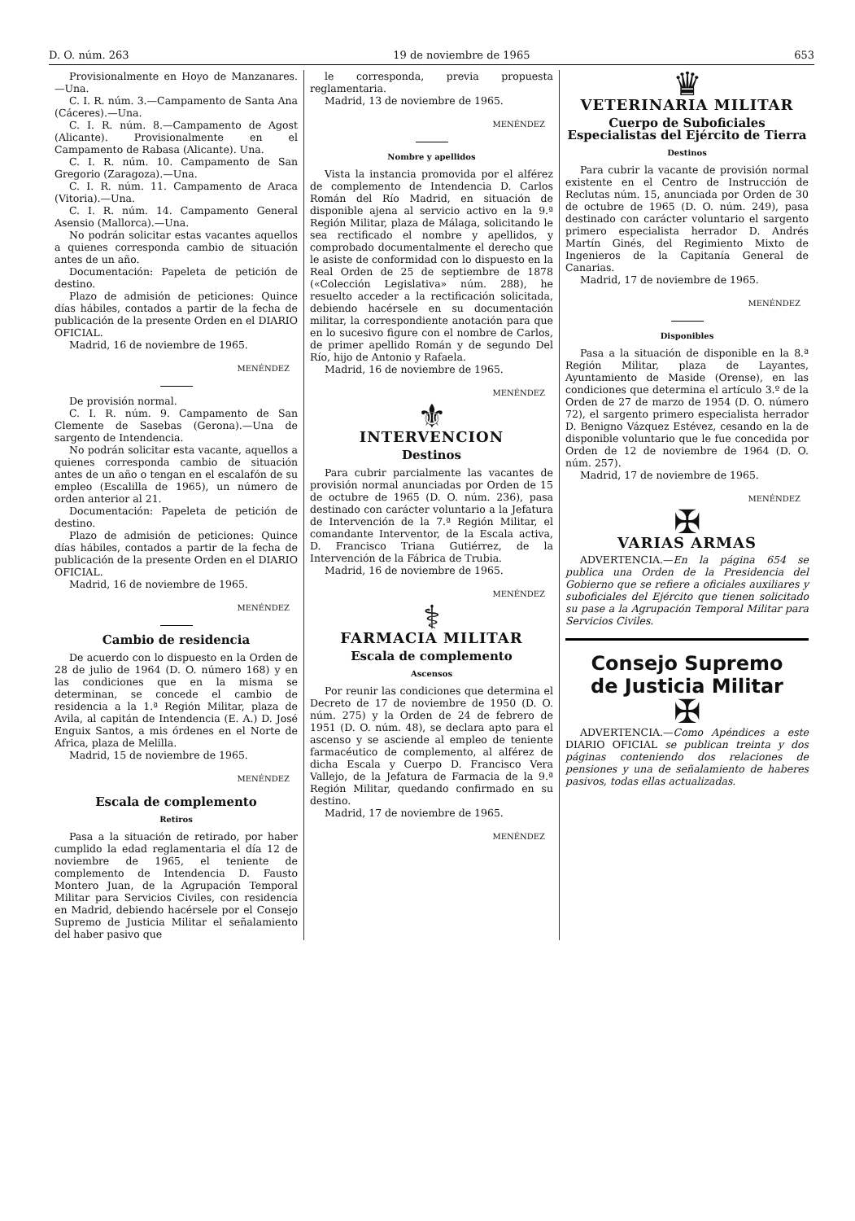D. O. núm. 263 19 de noviembre de 1965 653
Provisionalmente en Hoyo de Manzanares.—Una.
C. I. R. núm. 3.—Campamento de Santa Ana (Cáceres).—Una.
C. I. R. núm. 8.—Campamento de Agost (Alicante). Provisionalmente en el Campamento de Rabasa (Alicante). Una.
C. I. R. núm. 10. Campamento de San Gregorio (Zaragoza).—Una.
C. I. R. núm. 11. Campamento de Araca (Vitoria).—Una.
C. I. R. núm. 14. Campamento General Asensio (Mallorca).—Una.
No podrán solicitar estas vacantes aquellos a quienes corresponda cambio de situación antes de un año.
Documentación: Papeleta de petición de destino.
Plazo de admisión de peticiones: Quince días hábiles, contados a partir de la fecha de publicación de la presente Orden en el DIARIO OFICIAL.
Madrid, 16 de noviembre de 1965.
MENÉNDEZ
De provisión normal.
C. I. R. núm. 9. Campamento de San Clemente de Sasebas (Gerona).—Una de sargento de Intendencia.
No podrán solicitar esta vacante, aquellos a quienes corresponda cambio de situación antes de un año o tengan en el escalafón de su empleo (Escalilla de 1965), un número de orden anterior al 21.
Documentación: Papeleta de petición de destino.
Plazo de admisión de peticiones: Quince días hábiles, contados a partir de la fecha de publicación de la presente Orden en el DIARIO OFICIAL.
Madrid, 16 de noviembre de 1965.
MENÉNDEZ
Cambio de residencia
De acuerdo con lo dispuesto en la Orden de 28 de julio de 1964 (D. O. número 168) y en las condiciones que en la misma se determinan, se concede el cambio de residencia a la 1.ª Región Militar, plaza de Avila, al capitán de Intendencia (E. A.) D. José Enguix Santos, a mis órdenes en el Norte de Africa, plaza de Melilla.
Madrid, 15 de noviembre de 1965.
MENÉNDEZ
Escala de complemento
Retiros
Pasa a la situación de retirado, por haber cumplido la edad reglamentaria el día 12 de noviembre de 1965, el teniente de complemento de Intendencia D. Fausto Montero Juan, de la Agrupación Temporal Militar para Servicios Civiles, con residencia en Madrid, debiendo hacérsele por el Consejo Supremo de Justicia Militar el señalamiento del haber pasivo que
le corresponda, previa propuesta reglamentaria.
Madrid, 13 de noviembre de 1965.
MENÉNDEZ
Nombre y apellidos
Vista la instancia promovida por el alférez de complemento de Intendencia D. Carlos Román del Río Madrid, en situación de disponible ajena al servicio activo en la 9.ª Región Militar, plaza de Málaga, solicitando le sea rectificado el nombre y apellidos, y comprobado documentalmente el derecho que le asiste de conformidad con lo dispuesto en la Real Orden de 25 de septiembre de 1878 («Colección Legislativa» núm. 288), he resuelto acceder a la rectificación solicitada, debiendo hacérsele en su documentación militar, la correspondiente anotación para que en lo sucesivo figure con el nombre de Carlos, de primer apellido Román y de segundo Del Río, hijo de Antonio y Rafaela.
Madrid, 16 de noviembre de 1965.
MENÉNDEZ
⚜
INTERVENCION
Destinos
Para cubrir parcialmente las vacantes de provisión normal anunciadas por Orden de 15 de octubre de 1965 (D. O. núm. 236), pasa destinado con carácter voluntario a la Jefatura de Intervención de la 7.ª Región Militar, el comandante Interventor, de la Escala activa, D. Francisco Triana Gutiérrez, de la Intervención de la Fábrica de Trubia.
Madrid, 16 de noviembre de 1965.
MENÉNDEZ
⚕
FARMACIA MILITAR
Escala de complemento
Ascensos
Por reunir las condiciones que determina el Decreto de 17 de noviembre de 1950 (D. O. núm. 275) y la Orden de 24 de febrero de 1951 (D. O. núm. 48), se declara apto para el ascenso y se asciende al empleo de teniente farmacéutico de complemento, al alférez de dicha Escala y Cuerpo D. Francisco Vera Vallejo, de la Jefatura de Farmacia de la 9.ª Región Militar, quedando confirmado en su destino.
Madrid, 17 de noviembre de 1965.
MENÉNDEZ
♛
VETERINARIA MILITAR
Cuerpo de Suboficiales Especialistas del Ejército de Tierra
Destinos
Para cubrir la vacante de provisión normal existente en el Centro de Instrucción de Reclutas núm. 15, anunciada por Orden de 30 de octubre de 1965 (D. O. núm. 249), pasa destinado con carácter voluntario el sargento primero especialista herrador D. Andrés Martín Ginés, del Regimiento Mixto de Ingenieros de la Capitanía General de Canarias.
Madrid, 17 de noviembre de 1965.
MENÉNDEZ
Disponibles
Pasa a la situación de disponible en la 8.ª Región Militar, plaza de Layantes, Ayuntamiento de Maside (Orense), en las condiciones que determina el artículo 3.º de la Orden de 27 de marzo de 1954 (D. O. número 72), el sargento primero especialista herrador D. Benigno Vázquez Estévez, cesando en la de disponible voluntario que le fue concedida por Orden de 12 de noviembre de 1964 (D. O. núm. 257).
Madrid, 17 de noviembre de 1965.
MENÉNDEZ
✠
VARIAS ARMAS
ADVERTENCIA.—En la página 654 se publica una Orden de la Presidencia del Gobierno que se refiere a oficiales auxiliares y suboficiales del Ejército que tienen solicitado su pase a la Agrupación Temporal Militar para Servicios Civiles.
Consejo Supremo
de Justicia Militar
✠
ADVERTENCIA.—Como Apéndices a este DIARIO OFICIAL se publican treinta y dos páginas conteniendo dos relaciones de pensiones y una de señalamiento de haberes pasivos, todas ellas actualizadas.